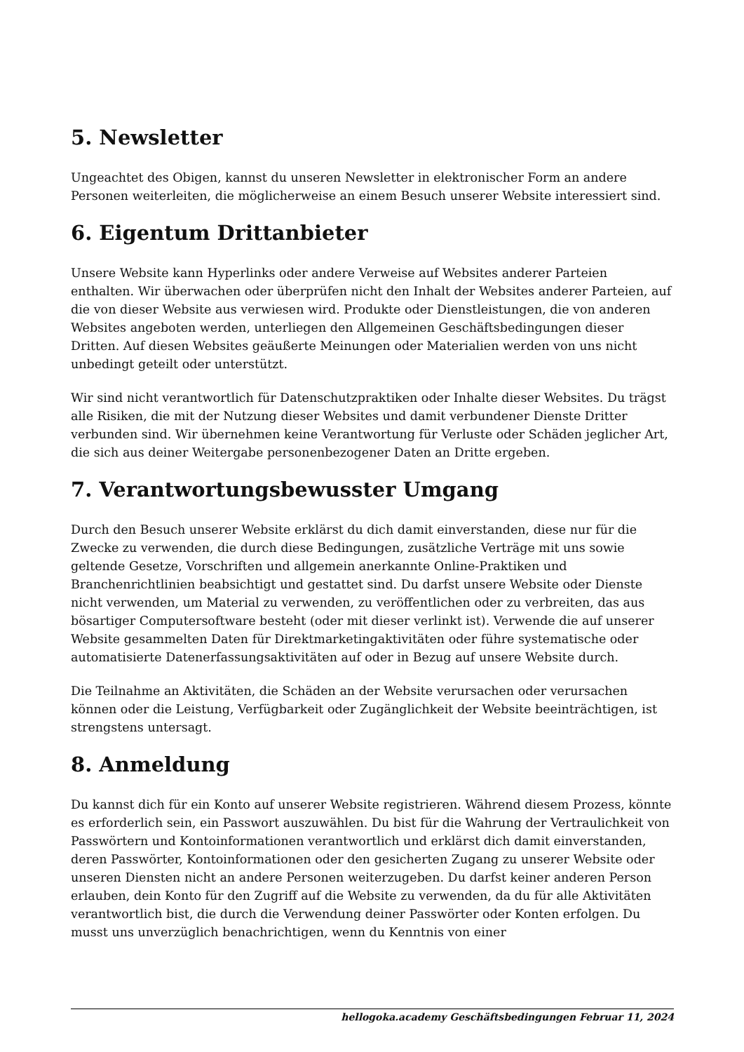5. Newsletter
Ungeachtet des Obigen, kannst du unseren Newsletter in elektronischer Form an andere Personen weiterleiten, die möglicherweise an einem Besuch unserer Website interessiert sind.
6. Eigentum Drittanbieter
Unsere Website kann Hyperlinks oder andere Verweise auf Websites anderer Parteien enthalten. Wir überwachen oder überprüfen nicht den Inhalt der Websites anderer Parteien, auf die von dieser Website aus verwiesen wird. Produkte oder Dienstleistungen, die von anderen Websites angeboten werden, unterliegen den Allgemeinen Geschäftsbedingungen dieser Dritten. Auf diesen Websites geäußerte Meinungen oder Materialien werden von uns nicht unbedingt geteilt oder unterstützt.
Wir sind nicht verantwortlich für Datenschutzpraktiken oder Inhalte dieser Websites. Du trägst alle Risiken, die mit der Nutzung dieser Websites und damit verbundener Dienste Dritter verbunden sind. Wir übernehmen keine Verantwortung für Verluste oder Schäden jeglicher Art, die sich aus deiner Weitergabe personenbezogener Daten an Dritte ergeben.
7. Verantwortungsbewusster Umgang
Durch den Besuch unserer Website erklärst du dich damit einverstanden, diese nur für die Zwecke zu verwenden, die durch diese Bedingungen, zusätzliche Verträge mit uns sowie geltende Gesetze, Vorschriften und allgemein anerkannte Online-Praktiken und Branchenrichtlinien beabsichtigt und gestattet sind. Du darfst unsere Website oder Dienste nicht verwenden, um Material zu verwenden, zu veröffentlichen oder zu verbreiten, das aus bösartiger Computersoftware besteht (oder mit dieser verlinkt ist). Verwende die auf unserer Website gesammelten Daten für Direktmarketingaktivitäten oder führe systematische oder automatisierte Datenerfassungsaktivitäten auf oder in Bezug auf unsere Website durch.
Die Teilnahme an Aktivitäten, die Schäden an der Website verursachen oder verursachen können oder die Leistung, Verfügbarkeit oder Zugänglichkeit der Website beeinträchtigen, ist strengstens untersagt.
8. Anmeldung
Du kannst dich für ein Konto auf unserer Website registrieren. Während diesem Prozess, könnte es erforderlich sein, ein Passwort auszuwählen. Du bist für die Wahrung der Vertraulichkeit von Passwörtern und Kontoinformationen verantwortlich und erklärst dich damit einverstanden, deren Passwörter, Kontoinformationen oder den gesicherten Zugang zu unserer Website oder unseren Diensten nicht an andere Personen weiterzugeben. Du darfst keiner anderen Person erlauben, dein Konto für den Zugriff auf die Website zu verwenden, da du für alle Aktivitäten verantwortlich bist, die durch die Verwendung deiner Passwörter oder Konten erfolgen. Du musst uns unverzüglich benachrichtigen, wenn du Kenntnis von einer
hellogoka.academy Geschäftsbedingungen Februar 11, 2024